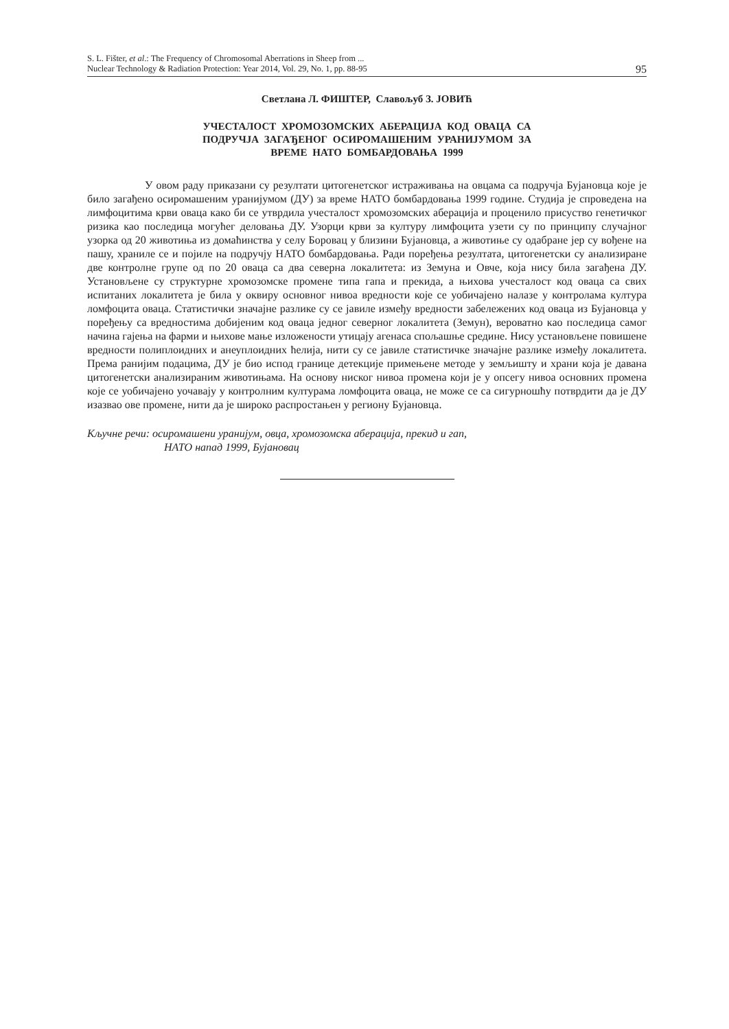S. L. Fišter, et al.: The Frequency of Chromosomal Aberrations in Sheep from ...
Nuclear Technology & Radiation Protection: Year 2014, Vol. 29, No. 1, pp. 88-95
95
Светлана Л. ФИШТЕР, Славољуб З. ЈОВИЋ
УЧЕСТАЛОСТ ХРОМОЗОМСКИХ АБЕРАЦИЈА КОД ОВАЦА СА
ПОДРУЧЈА ЗАГАЂЕНОГ ОСИРОМАШЕНИМ УРАНИЈУМОМ ЗА
ВРЕМЕ НАТО БОМБАРДОВАЊА 1999
У овом раду приказани су резултати цитогенетског истраживања на овцама са подручја Бујановца које је било загађено осиромашеним уранијумом (ДУ) за време НАТО бомбардовања 1999 године. Студија је спроведена на лимфоцитима крви оваца како би се утврдила учесталост хромозомских аберација и проценило присуство генетичког ризика као последица могућег деловања ДУ. Узорци крви за културу лимфоцита узети су по принципу случајног узорка од 20 животиња из домаћинства у селу Боровац у близини Бујановца, а животиње су одабране јер су вођене на пашу, храниле се и појиле на подручју НАТО бомбардовања. Ради поређења резултата, цитогенетски су анализиране две контролне групе од по 20 оваца са два северна локалитета: из Земуна и Овче, која нису била загађена ДУ. Установљене су структурне хромозомске промене типа гапа и прекида, а њихова учесталост код оваца са свих испитаних локалитета је била у оквиру основног нивоа вредности које се уобичајено налазе у контролама култура ломфоцита оваца. Статистички значајне разлике су се јавиле између вредности забележених код оваца из Бујановца у поређењу са вредностима добијеним код оваца једног северног локалитета (Земун), вероватно као последица самог начина гајења на фарми и њихове мање изложености утицају агенаса спољашње средине. Нису установљене повишене вредности полиплоидних и анеуплоидних ћелија, нити су се јавиле статистичке значајне разлике између локалитета. Према ранијим подацима, ДУ је био испод границе детекције примењене методе у земљишту и храни која је давана цитогенетски анализираним животињама. На основу ниског нивоа промена који је у опсегу нивоа основних промена које се уобичајено уочавају у контролним културама ломфоцита оваца, не може се са сигурношћу потврдити да је ДУ изазвао ове промене, нити да је широко распростањен у региону Бујановца.
Кључне речи: осиромашени уранијум, овца, хромозомска аберација, прекид и гап,
НАТО напад 1999, Бујановац